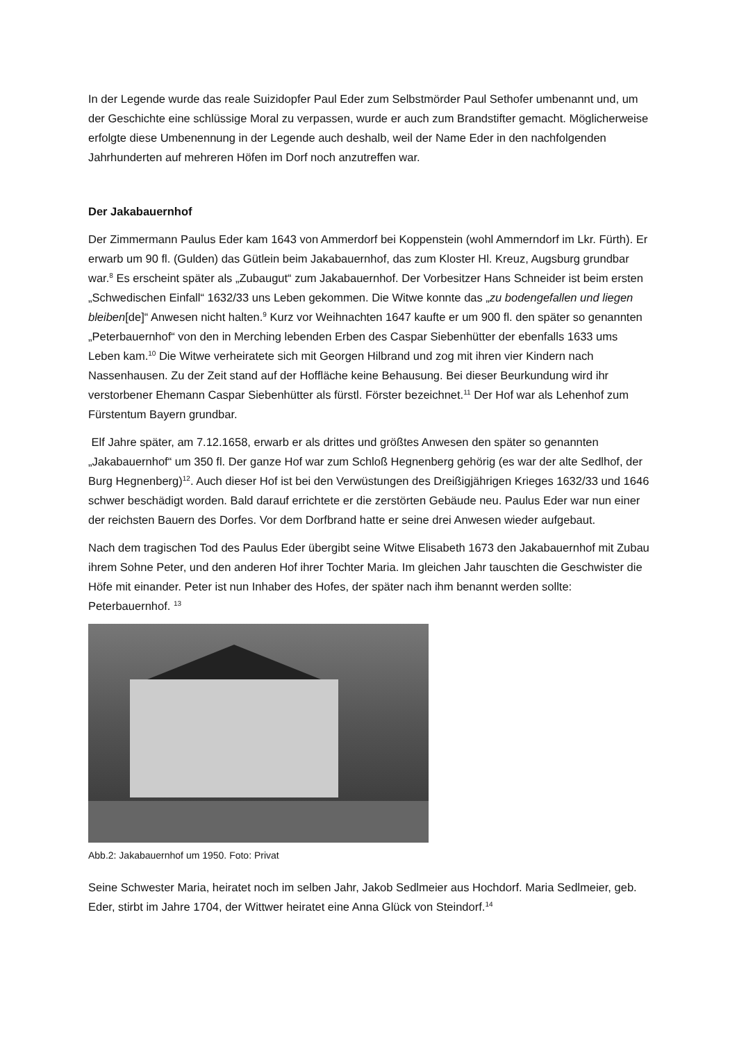In der Legende wurde das reale Suizidopfer Paul Eder zum Selbstmörder Paul Sethofer umbenannt und, um der Geschichte eine schlüssige Moral zu verpassen, wurde er auch zum Brandstifter gemacht. Möglicherweise erfolgte diese Umbenennung in der Legende auch deshalb, weil der Name Eder in den nachfolgenden Jahrhunderten auf mehreren Höfen im Dorf noch anzutreffen war.
Der Jakabauernhof
Der Zimmermann Paulus Eder kam 1643 von Ammerdorf bei Koppenstein (wohl Ammerndorf im Lkr. Fürth). Er erwarb um 90 fl. (Gulden) das Gütlein beim Jakabauernhof, das zum Kloster Hl. Kreuz, Augsburg grundbar war.<sup>8</sup> Es erscheint später als „Zubaugut“ zum Jakabauernhof. Der Vorbesitzer Hans Schneider ist beim ersten „Schwedischen Einfall“ 1632/33 uns Leben gekommen. Die Witwe konnte das „zu bodengefallen und liegen bleiben[de]“ Anwesen nicht halten.<sup>9</sup> Kurz vor Weihnachten 1647 kaufte er um 900 fl. den später so genannten „Peterbauernhof“ von den in Merching lebenden Erben des Caspar Siebenhütter der ebenfalls 1633 ums Leben kam.<sup>10</sup> Die Witwe verheiratete sich mit Georgen Hilbrand und zog mit ihren vier Kindern nach Nassenhausen. Zu der Zeit stand auf der Hoffläche keine Behausung. Bei dieser Beurkundung wird ihr verstorbener Ehemann Caspar Siebenhütter als fürstl. Förster bezeichnet.<sup>11</sup> Der Hof war als Lehenhof zum Fürstentum Bayern grundbar.
Elf Jahre später, am 7.12.1658, erwarb er als drittes und größtes Anwesen den später so genannten „Jakabauernhof“ um 350 fl. Der ganze Hof war zum Schloß Hegnenberg gehörig (es war der alte Sedlhof, der Burg Hegnenberg)<sup>12</sup>. Auch dieser Hof ist bei den Verwüstungen des Dreißigjährigen Krieges 1632/33 und 1646 schwer beschädigt worden. Bald darauf errichtete er die zerstörten Gebäude neu. Paulus Eder war nun einer der reichsten Bauern des Dorfes. Vor dem Dorfbrand hatte er seine drei Anwesen wieder aufgebaut.
Nach dem tragischen Tod des Paulus Eder übergibt seine Witwe Elisabeth 1673 den Jakabauernhof mit Zubau ihrem Sohne Peter, und den anderen Hof ihrer Tochter Maria. Im gleichen Jahr tauschten die Geschwister die Höfe mit einander. Peter ist nun Inhaber des Hofes, der später nach ihm benannt werden sollte: Peterbauernhof. <sup>13</sup>
Abb.2: Jakabauernhof um 1950. Foto: Privat
Seine Schwester Maria, heiratet noch im selben Jahr, Jakob Sedlmeier aus Hochdorf. Maria Sedlmeier, geb. Eder, stirbt im Jahre 1704, der Wittwer heiratet eine Anna Glück von Steindorf.<sup>14</sup>